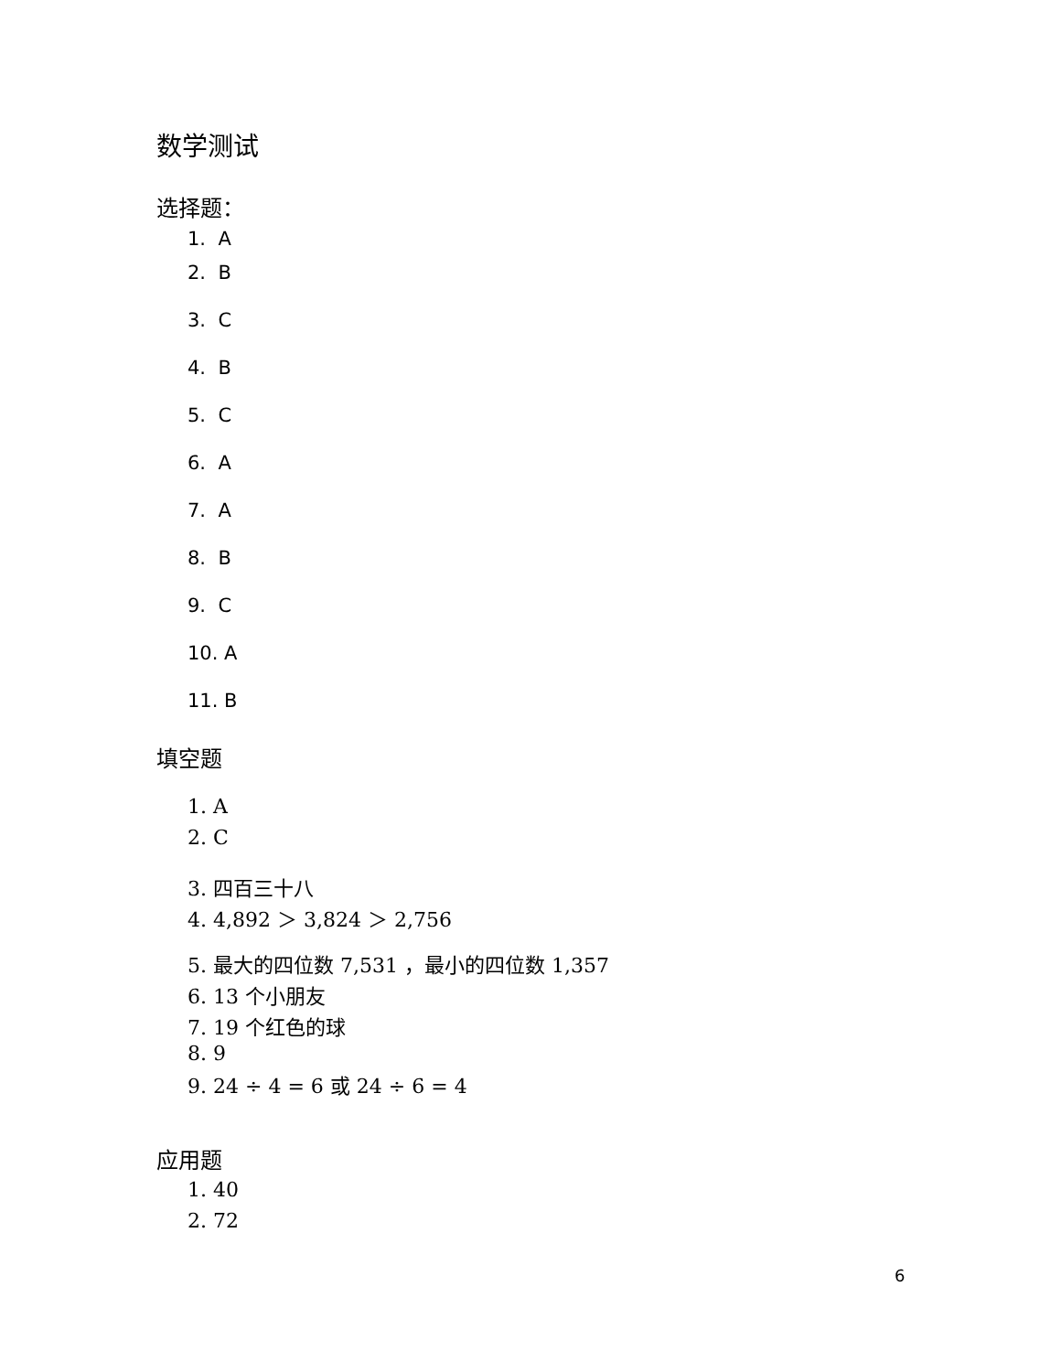数学测试
选择题：
1. A
2. B
3. C
4. B
5. C
6. A
7. A
8. B
9. C
10. A
11. B
填空题
1. A
2. C
3. 四百三十八
4. 4,892 ＞ 3,824 ＞ 2,756
5. 最大的四位数 7,531 ，最小的四位数 1,357
6. 13 个小朋友
7. 19 个红色的球
8. 9
9. 24 ÷ 4 = 6 或 24 ÷ 6 = 4
应用题
1. 40
2. 72
6